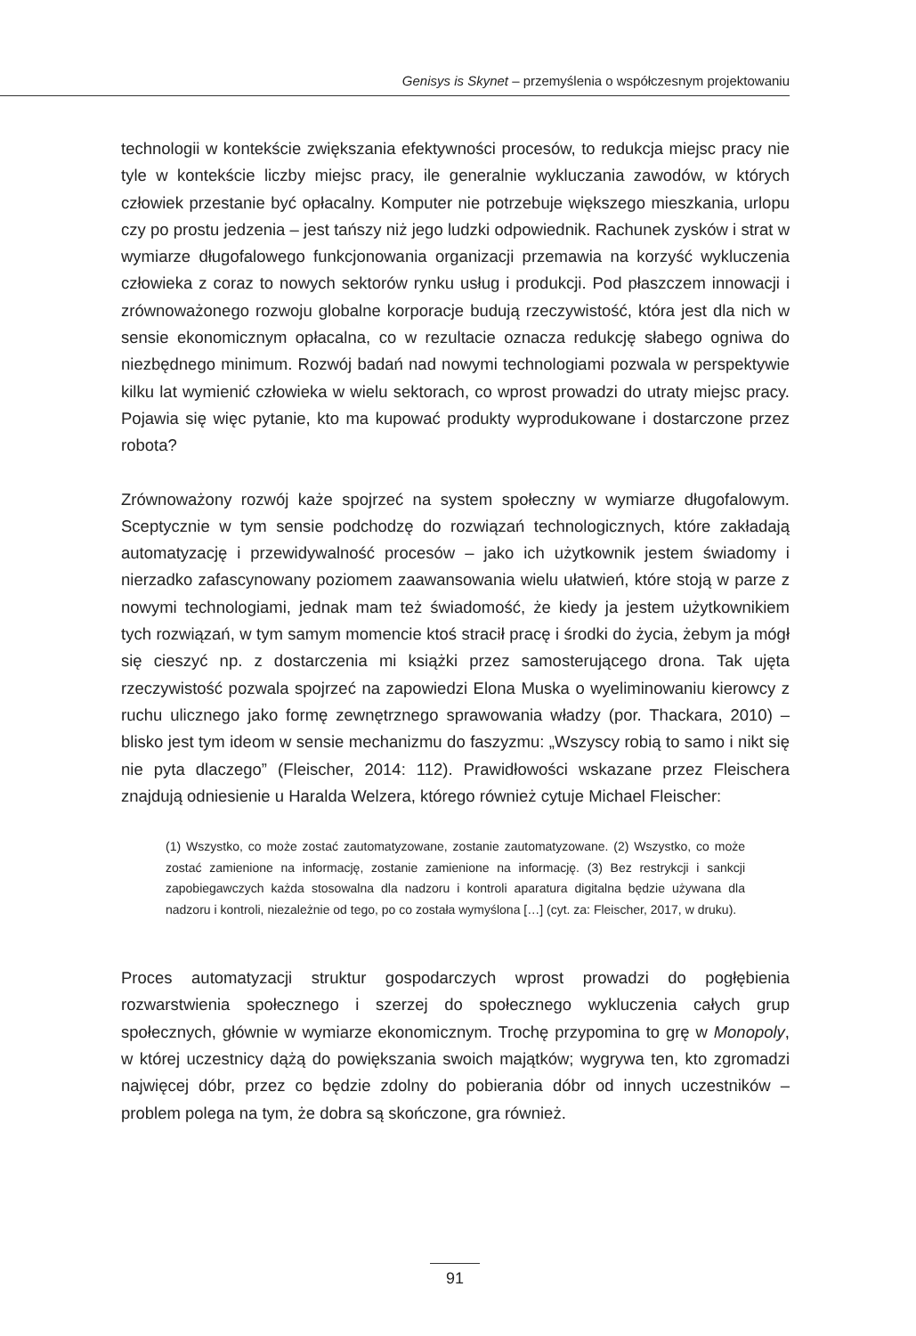Genisys is Skynet – przemyślenia o współczesnym projektowaniu
technologii w kontekście zwiększania efektywności procesów, to redukcja miejsc pracy nie tyle w kontekście liczby miejsc pracy, ile generalnie wykluczania zawodów, w których człowiek przestanie być opłacalny. Komputer nie potrzebuje większego mieszkania, urlopu czy po prostu jedzenia – jest tańszy niż jego ludzki odpowiednik. Rachunek zysków i strat w wymiarze długofalowego funkcjonowania organizacji przemawia na korzyść wykluczenia człowieka z coraz to nowych sektorów rynku usług i produkcji. Pod płaszczem innowacji i zrównoważonego rozwoju globalne korporacje budują rzeczywistość, która jest dla nich w sensie ekonomicznym opłacalna, co w rezultacie oznacza redukcję słabego ogniwa do niezbędnego minimum. Rozwój badań nad nowymi technologiami pozwala w perspektywie kilku lat wymienić człowieka w wielu sektorach, co wprost prowadzi do utraty miejsc pracy. Pojawia się więc pytanie, kto ma kupować produkty wyprodukowane i dostarczone przez robota?
Zrównoważony rozwój każe spojrzeć na system społeczny w wymiarze długofalowym. Sceptycznie w tym sensie podchodzę do rozwiązań technologicznych, które zakładają automatyzację i przewidywalność procesów – jako ich użytkownik jestem świadomy i nierzadko zafascynowany poziomem zaawansowania wielu ułatwień, które stoją w parze z nowymi technologiami, jednak mam też świadomość, że kiedy ja jestem użytkownikiem tych rozwiązań, w tym samym momencie ktoś stracił pracę i środki do życia, żebym ja mógł się cieszyć np. z dostarczenia mi książki przez samosterującego drona. Tak ujęta rzeczywistość pozwala spojrzeć na zapowiedzi Elona Muska o wyeliminowaniu kierowcy z ruchu ulicznego jako formę zewnętrznego sprawowania władzy (por. Thackara, 2010) – blisko jest tym ideom w sensie mechanizmu do faszyzmu: „Wszyscy robią to samo i nikt się nie pyta dlaczego” (Fleischer, 2014: 112). Prawidłowości wskazane przez Fleischera znajdują odniesienie u Haralda Welzera, którego również cytuje Michael Fleischer:
(1) Wszystko, co może zostać zautomatyzowane, zostanie zautomatyzowane. (2) Wszystko, co może zostać zamienione na informację, zostanie zamienione na informację. (3) Bez restrykcji i sankcji zapobiegawczych każda stosowalna dla nadzoru i kontroli aparatura digitalna będzie używana dla nadzoru i kontroli, niezależnie od tego, po co została wymyślona […] (cyt. za: Fleischer, 2017, w druku).
Proces automatyzacji struktur gospodarczych wprost prowadzi do pogłębienia rozwarstwienia społecznego i szerzej do społecznego wykluczenia całych grup społecznych, głównie w wymiarze ekonomicznym. Trochę przypomina to grę w Monopoly, w której uczestnicy dążą do powiększania swoich majątków; wygrywa ten, kto zgromadzi najwięcej dóbr, przez co będzie zdolny do pobierania dóbr od innych uczestników – problem polega na tym, że dobra są skończone, gra również.
91